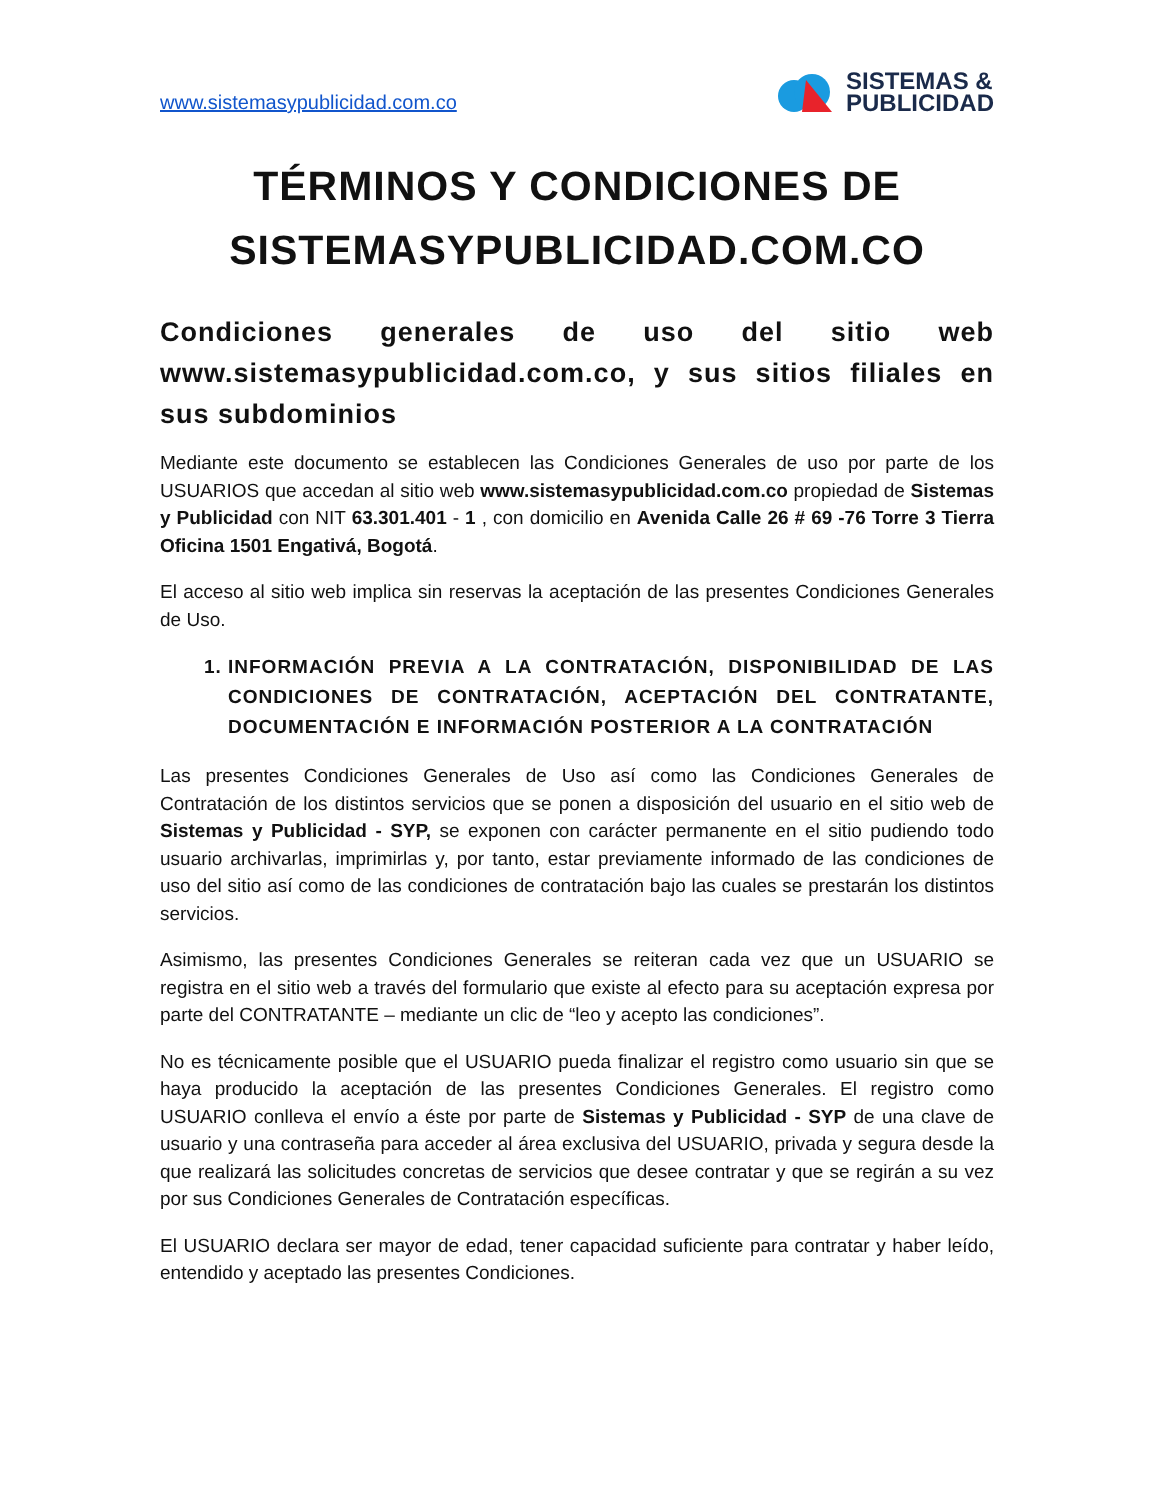www.sistemasypublicidad.com.co
SISTEMAS &
PUBLICIDAD
TÉRMINOS Y CONDICIONES DE SISTEMASYPUBLICIDAD.COM.CO
Condiciones generales de uso del sitio web www.sistemasypublicidad.com.co, y sus sitios filiales en sus subdominios
Mediante este documento se establecen las Condiciones Generales de uso por parte de los USUARIOS que accedan al sitio web www.sistemasypublicidad.com.co propiedad de Sistemas y Publicidad con NIT 63.301.401 - 1 , con domicilio en Avenida Calle 26 # 69 -76 Torre 3 Tierra Oficina 1501 Engativá, Bogotá.
El acceso al sitio web implica sin reservas la aceptación de las presentes Condiciones Generales de Uso.
1. INFORMACIÓN PREVIA A LA CONTRATACIÓN, DISPONIBILIDAD DE LAS CONDICIONES DE CONTRATACIÓN, ACEPTACIÓN DEL CONTRATANTE, DOCUMENTACIÓN E INFORMACIÓN POSTERIOR A LA CONTRATACIÓN
Las presentes Condiciones Generales de Uso así como las Condiciones Generales de Contratación de los distintos servicios que se ponen a disposición del usuario en el sitio web de Sistemas y Publicidad - SYP, se exponen con carácter permanente en el sitio pudiendo todo usuario archivarlas, imprimirlas y, por tanto, estar previamente informado de las condiciones de uso del sitio así como de las condiciones de contratación bajo las cuales se prestarán los distintos servicios.
Asimismo, las presentes Condiciones Generales se reiteran cada vez que un USUARIO se registra en el sitio web a través del formulario que existe al efecto para su aceptación expresa por parte del CONTRATANTE – mediante un clic de “leo y acepto las condiciones”.
No es técnicamente posible que el USUARIO pueda finalizar el registro como usuario sin que se haya producido la aceptación de las presentes Condiciones Generales. El registro como USUARIO conlleva el envío a éste por parte de Sistemas y Publicidad - SYP de una clave de usuario y una contraseña para acceder al área exclusiva del USUARIO, privada y segura desde la que realizará las solicitudes concretas de servicios que desee contratar y que se regirán a su vez por sus Condiciones Generales de Contratación específicas.
El USUARIO declara ser mayor de edad, tener capacidad suficiente para contratar y haber leído, entendido y aceptado las presentes Condiciones.